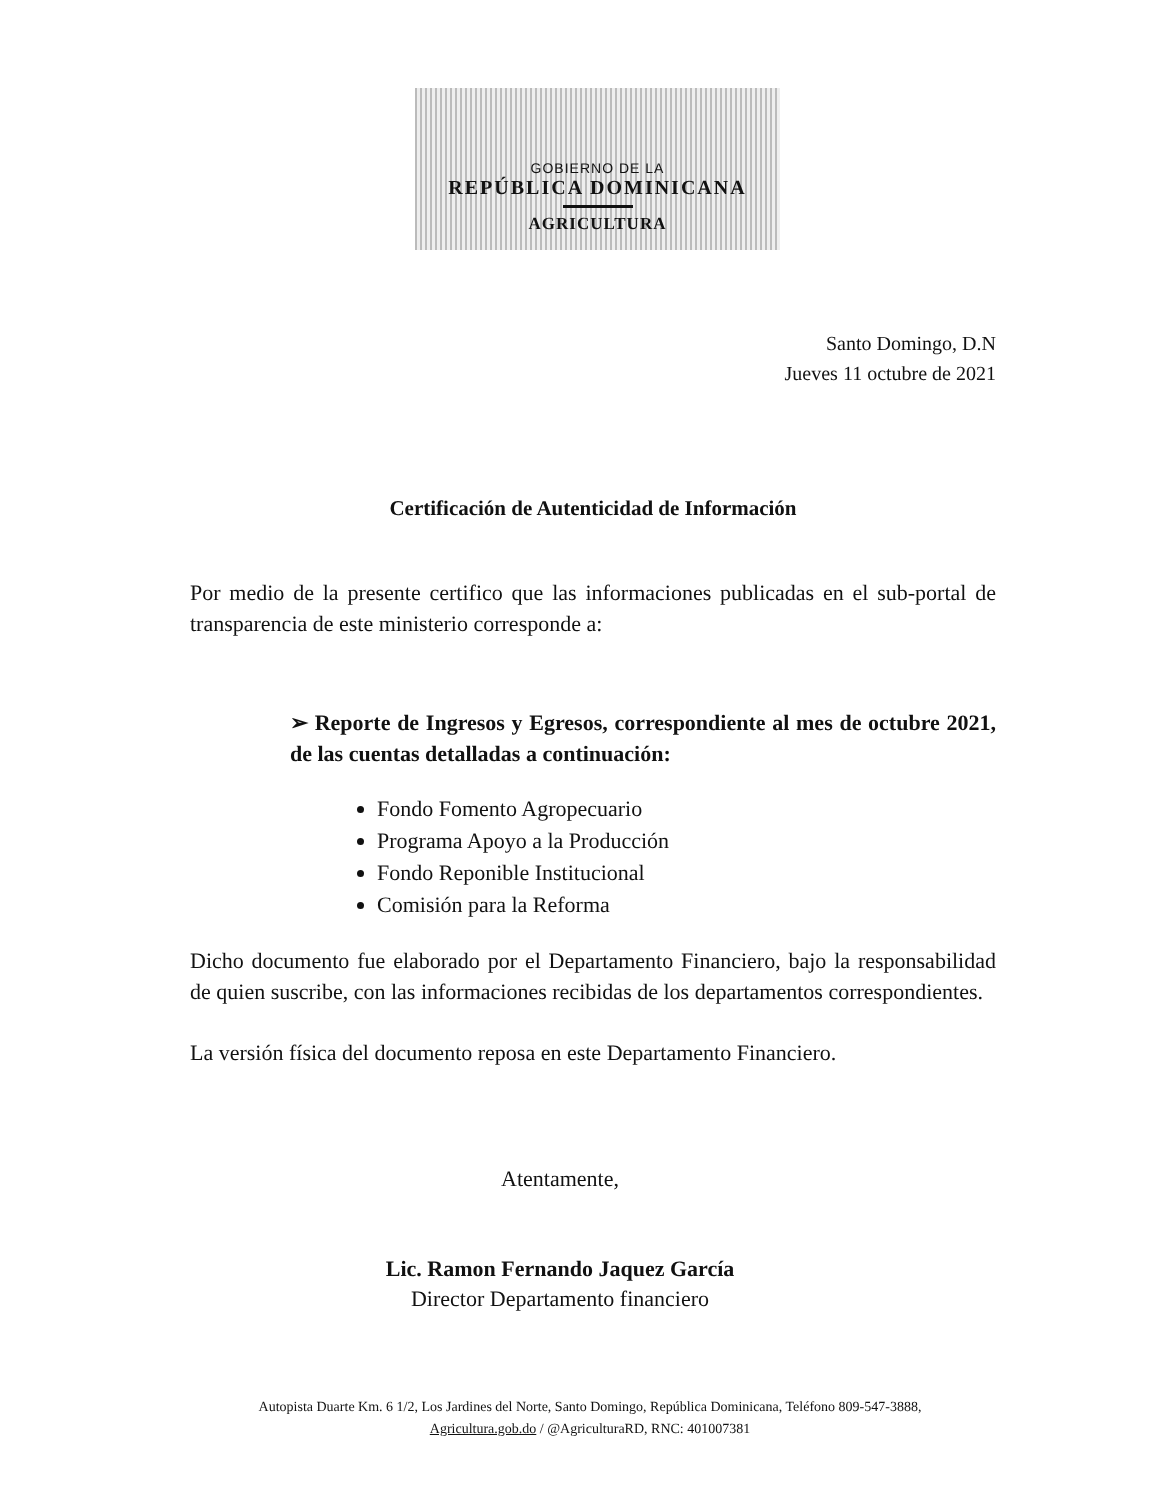GOBIERNO DE LA
REPÚBLICA DOMINICANA
AGRICULTURA
Santo Domingo, D.N
Jueves 11 octubre de 2021
Certificación de Autenticidad de Información
Por medio de la presente certifico que las informaciones publicadas en el sub-portal de transparencia de este ministerio corresponde a:
➢ Reporte de Ingresos y Egresos, correspondiente al mes de octubre 2021, de las cuentas detalladas a continuación:
Fondo Fomento Agropecuario
Programa Apoyo a la Producción
Fondo Reponible Institucional
Comisión para la Reforma
Dicho documento fue elaborado por el Departamento Financiero, bajo la responsabilidad de quien suscribe, con las informaciones recibidas de los departamentos correspondientes.
La versión física del documento reposa en este Departamento Financiero.
Atentamente,
Lic. Ramon Fernando Jaquez García
Director Departamento financiero
Autopista Duarte Km. 6 1/2, Los Jardines del Norte, Santo Domingo, República Dominicana, Teléfono 809-547-3888,
Agricultura.gob.do / @AgriculturaRD, RNC: 401007381